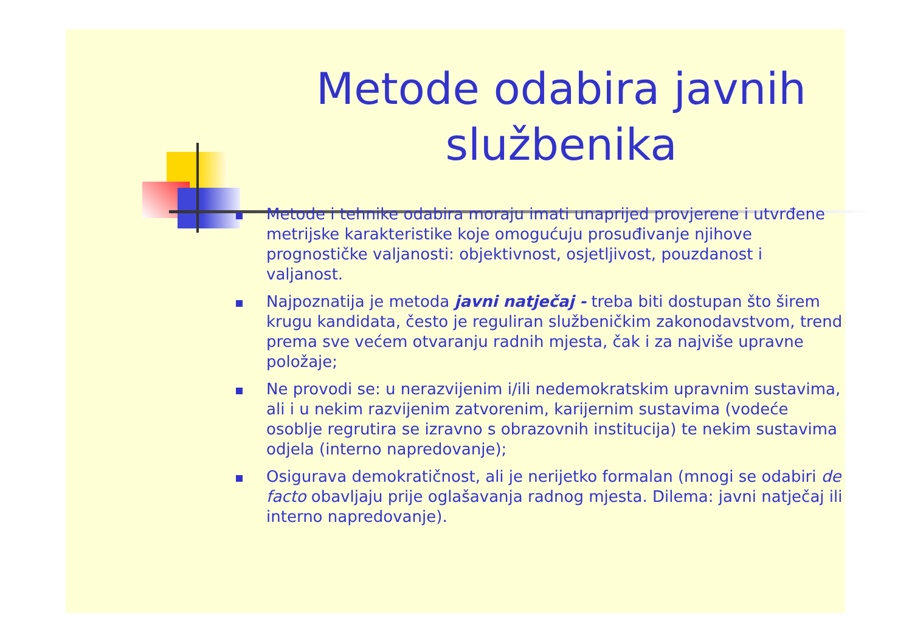Metode odabira javnih službenika
Metode i tehnike odabira moraju imati unaprijed provjerene i utvrđene metrijske karakteristike koje omogućuju prosuđivanje njihove prognostičke valjanosti: objektivnost, osjetljivost, pouzdanost i valjanost.
Najpoznatija je metoda javni natječaj - treba biti dostupan što širem krugu kandidata, često je reguliran službeničkim zakonodavstvom, trend prema sve većem otvaranju radnih mjesta, čak i za najviše upravne položaje;
Ne provodi se: u nerazvijenim i/ili nedemokratskim upravnim sustavima, ali i u nekim razvijenim zatvorenim, karijernim sustavima (vodeće osoblje regrutira se izravno s obrazovnih institucija) te nekim sustavima odjela (interno napredovanje);
Osigurava demokratičnost, ali je nerijetko formalan (mnogi se odabiri de facto obavljaju prije oglašavanja radnog mjesta. Dilema: javni natječaj ili interno napredovanje).